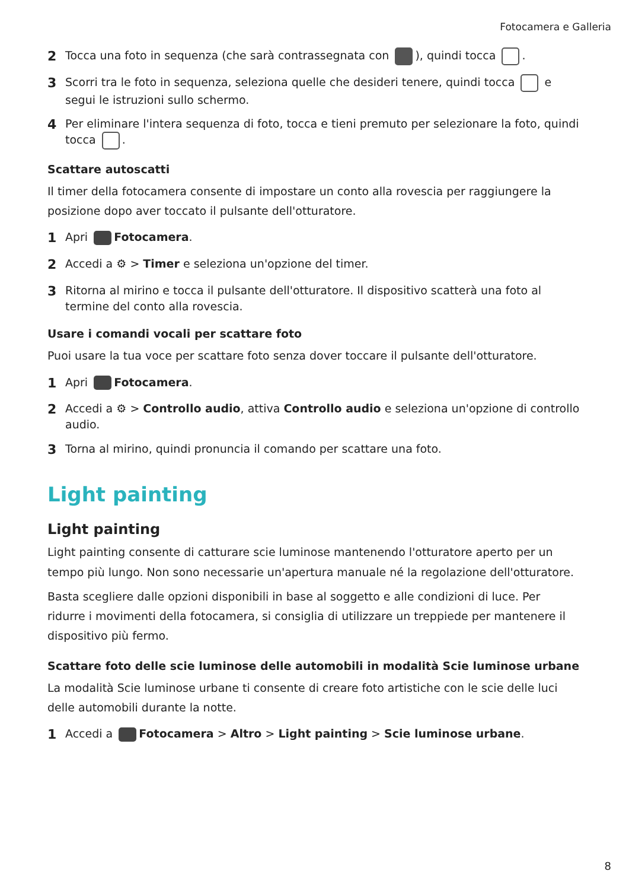Fotocamera e Galleria
2 Tocca una foto in sequenza (che sarà contrassegnata con ), quindi tocca .
3 Scorri tra le foto in sequenza, seleziona quelle che desideri tenere, quindi tocca e segui le istruzioni sullo schermo.
4 Per eliminare l'intera sequenza di foto, tocca e tieni premuto per selezionare la foto, quindi tocca .
Scattare autoscatti
Il timer della fotocamera consente di impostare un conto alla rovescia per raggiungere la posizione dopo aver toccato il pulsante dell'otturatore.
1 Apri Fotocamera.
2 Accedi a ⚙ > Timer e seleziona un'opzione del timer.
3 Ritorna al mirino e tocca il pulsante dell'otturatore. Il dispositivo scatterà una foto al termine del conto alla rovescia.
Usare i comandi vocali per scattare foto
Puoi usare la tua voce per scattare foto senza dover toccare il pulsante dell'otturatore.
1 Apri Fotocamera.
2 Accedi a ⚙ > Controllo audio, attiva Controllo audio e seleziona un'opzione di controllo audio.
3 Torna al mirino, quindi pronuncia il comando per scattare una foto.
Light painting
Light painting
Light painting consente di catturare scie luminose mantenendo l'otturatore aperto per un tempo più lungo. Non sono necessarie un'apertura manuale né la regolazione dell'otturatore.
Basta scegliere dalle opzioni disponibili in base al soggetto e alle condizioni di luce. Per ridurre i movimenti della fotocamera, si consiglia di utilizzare un treppiede per mantenere il dispositivo più fermo.
Scattare foto delle scie luminose delle automobili in modalità Scie luminose urbane
La modalità Scie luminose urbane ti consente di creare foto artistiche con le scie delle luci delle automobili durante la notte.
1 Accedi a Fotocamera > Altro > Light painting > Scie luminose urbane.
8